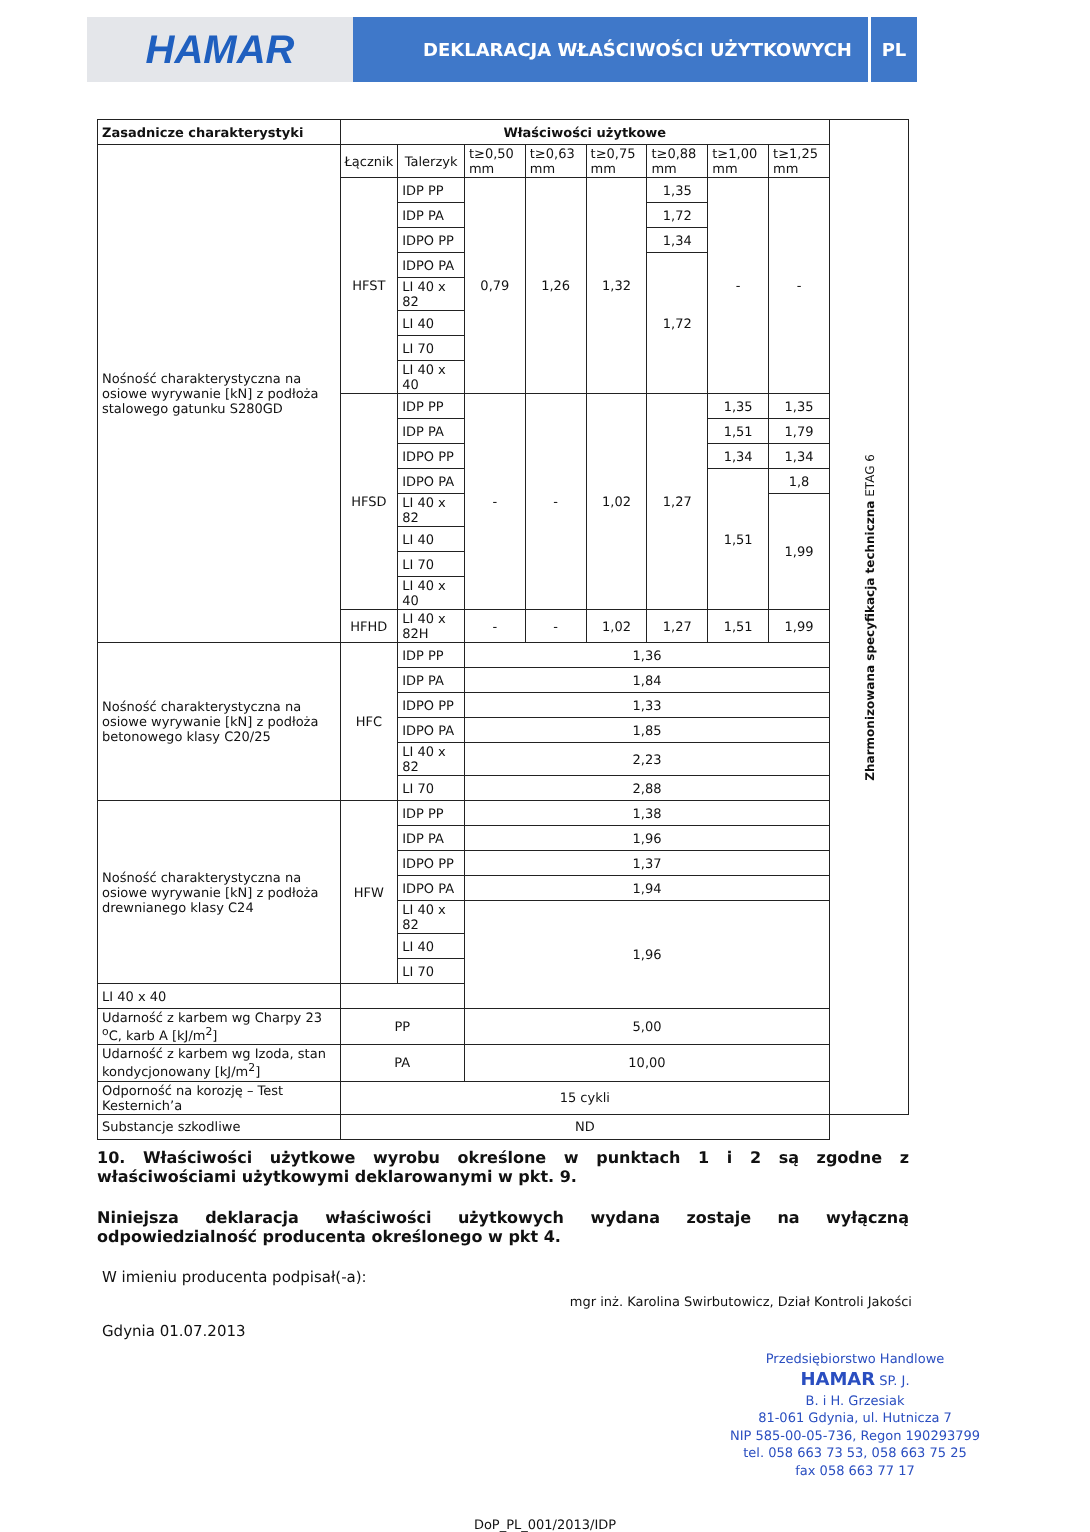HAMAR
DEKLARACJA WŁAŚCIWOŚCI UŻYTKOWYCH
PL
| Zasadnicze charakterystyki | Właściwości użytkowe | | | | | | | | Zharmonizowana specyfikacja techniczna ETAG 6 |
| Nośność charakterystyczna na osiowe wyrywanie [kN] z podłoża stalowego gatunku S280GD | Łącznik | Talerzyk | t≥0,50 mm | t≥0,63 mm | t≥0,75 mm | t≥0,88 mm | t≥1,00 mm | t≥1,25 mm | |
| | HFST | IDP PP | 0,79 | 1,26 | 1,32 | 1,35 | - | - | |
| | | IDP PA | | | | 1,72 | | | |
| | | IDPO PP | | | | 1,34 | | | |
| | | IDPO PA | | | | 1,72 | | | |
| | | LI 40 x 82 | | | | | | | |
| | | LI 40 | | | | | | | |
| | | LI 70 | | | | | | | |
| | | LI 40 x 40 | | | | | | | |
| | HFSD | IDP PP | - | - | 1,02 | 1,27 | 1,35 | 1,35 | |
| | | IDP PA | | | | | 1,51 | 1,79 | |
| | | IDPO PP | | | | | 1,34 | 1,34 | |
| | | IDPO PA | | | | | 1,51 | 1,8 | |
| | | LI 40 x 82 | | | | | | 1,99 | |
| | | LI 40 | | | | | | | |
| | | LI 70 | | | | | | | |
| | | LI 40 x 40 | | | | | | | |
| | HFHD | LI 40 x 82H | - | - | 1,02 | 1,27 | 1,51 | 1,99 | |
| Nośność charakterystyczna na osiowe wyrywanie [kN] z podłoża betonowego klasy C20/25 | HFC | IDP PP | 1,36 | | | | | | |
| | | IDP PA | 1,84 | | | | | | |
| | | IDPO PP | 1,33 | | | | | | |
| | | IDPO PA | 1,85 | | | | | | |
| | | LI 40 x 82 | 2,23 | | | | | | |
| | | LI 70 | 2,88 | | | | | | |
| Nośność charakterystyczna na osiowe wyrywanie [kN] z podłoża drewnianego klasy C24 | HFW | IDP PP | 1,38 | | | | | | |
| | | IDP PA | 1,96 | | | | | | |
| | | IDPO PP | 1,37 | | | | | | |
| | | IDPO PA | 1,94 | | | | | | |
| | | LI 40 x 82 | 1,96 | | | | | | |
| | | LI 40 | | | | | | | |
| | | LI 70 | | | | | | | |
| LI 40 x 40 | | | | | | | | | |
| Udarność z karbem wg Charpy 23 <sup>o</sup>C, karb A [kJ/m<sup>2</sup>] | PP | | 5,00 | | | | | | |
| Udarność z karbem wg Izoda, stan kondycjonowany [kJ/m<sup>2</sup>] | PA | | 10,00 | | | | | | |
| Odporność na korozję – Test Kesternich’a | 15 cykli | | | | | | | | |
| Substancje szkodliwe | ND | | | | | | | | |
10. Właściwości użytkowe wyrobu określone w punktach 1 i 2 są zgodne z właściwościami użytkowymi deklarowanymi w pkt. 9.
Niniejsza deklaracja właściwości użytkowych wydana zostaje na wyłączną odpowiedzialność producenta określonego w pkt 4.
W imieniu producenta podpisał(-a):
Gdynia 01.07.2013
mgr inż. Karolina Swirbutowicz, Dział Kontroli Jakości
Przedsiębiorstwo Handlowe
HAMAR SP. J.
B. i H. Grzesiak
81-061 Gdynia, ul. Hutnicza 7
NIP 585-00-05-736, Regon 190293799
tel. 058 663 73 53, 058 663 75 25
fax 058 663 77 17
DoP_PL_001/2013/IDP